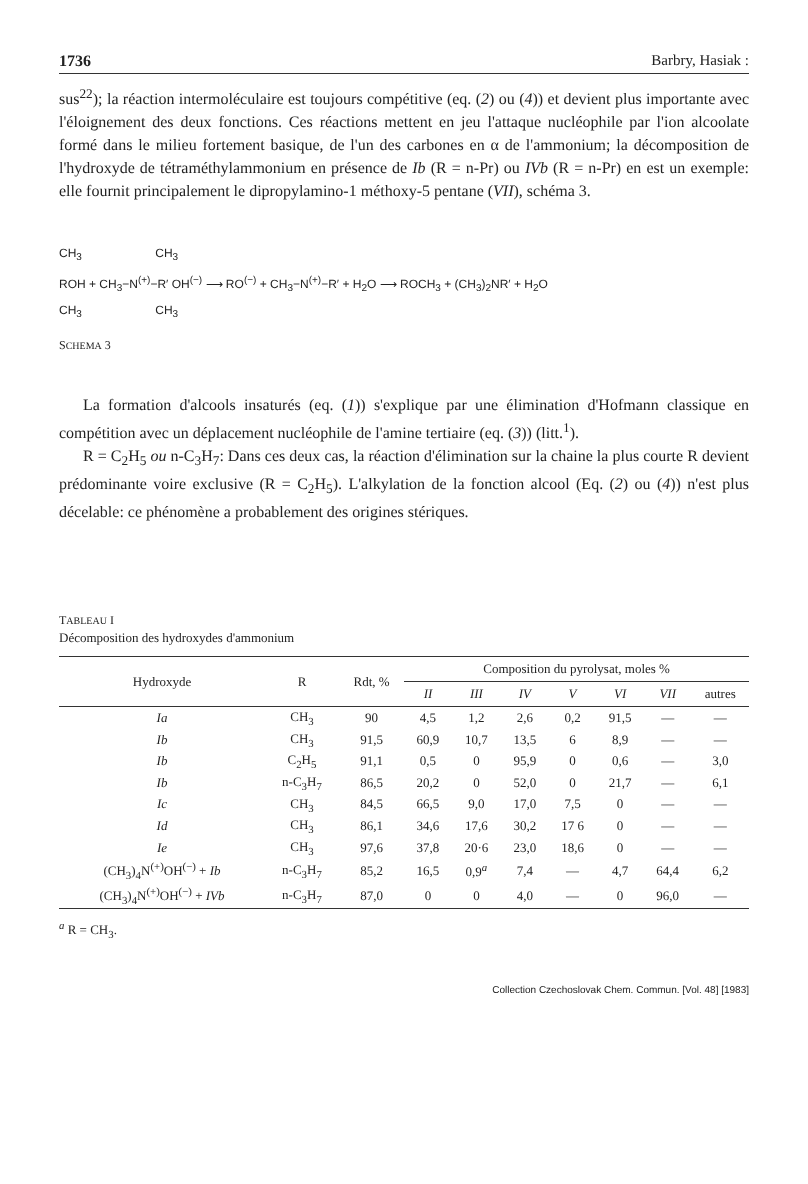1736 Barbry, Hasiak :
sus<sup>22</sup>); la réaction intermoléculaire est toujours compétitive (eq. (2) ou (4)) et devient plus importante avec l'éloignement des deux fonctions. Ces réactions mettent en jeu l'attaque nucléophile par l'ion alcoolate formé dans le milieu fortement basique, de l'un des carbones en α de l'ammonium; la décomposition de l'hydroxyde de tétraméthylammonium en présence de Ib (R = n-Pr) ou IVb (R = n-Pr) en est un exemple: elle fournit principalement le dipropylamino-1 méthoxy-5 pentane (VII), schéma 3.
CH<sub>3</sub> CH<sub>3</sub>
ROH + CH<sub>3</sub>−N<sup>(+)</sup>−R′ OH<sup>(−)</sup> ⟶ RO<sup>(−)</sup> + CH<sub>3</sub>−N<sup>(+)</sup>−R′ + H<sub>2</sub>O ⟶ ROCH<sub>3</sub> + (CH<sub>3</sub>)<sub>2</sub>NR′ + H<sub>2</sub>O
CH<sub>3</sub> CH<sub>3</sub>
SCHEMA 3
La formation d'alcools insaturés (eq. (1)) s'explique par une élimination d'Hofmann classique en compétition avec un déplacement nucléophile de l'amine tertiaire (eq. (3)) (litt.<sup>1</sup>).
R = C<sub>2</sub>H<sub>5</sub> ou n-C<sub>3</sub>H<sub>7</sub>: Dans ces deux cas, la réaction d'élimination sur la chaine la plus courte R devient prédominante voire exclusive (R = C<sub>2</sub>H<sub>5</sub>). L'alkylation de la fonction alcool (Eq. (2) ou (4)) n'est plus décelable: ce phénomène a probablement des origines stériques.
TABLEAU I
Décomposition des hydroxydes d'ammonium
| Hydroxyde | R | Rdt, % | Composition du pyrolysat, moles % | | | | | | |
| --- | --- | --- | --- | --- | --- | --- | --- | --- | --- |
| | | | II | III | IV | V | VI | VII | autres |
| Ia | CH<sub>3</sub> | 90 | 4,5 | 1,2 | 2,6 | 0,2 | 91,5 | — | — |
| Ib | CH<sub>3</sub> | 91,5 | 60,9 | 10,7 | 13,5 | 6 | 8,9 | — | — |
| Ib | C<sub>2</sub>H<sub>5</sub> | 91,1 | 0,5 | 0 | 95,9 | 0 | 0,6 | — | 3,0 |
| Ib | n-C<sub>3</sub>H<sub>7</sub> | 86,5 | 20,2 | 0 | 52,0 | 0 | 21,7 | — | 6,1 |
| Ic | CH<sub>3</sub> | 84,5 | 66,5 | 9,0 | 17,0 | 7,5 | 0 | — | — |
| Id | CH<sub>3</sub> | 86,1 | 34,6 | 17,6 | 30,2 | 17 6 | 0 | — | — |
| Ie | CH<sub>3</sub> | 97,6 | 37,8 | 20·6 | 23,0 | 18,6 | 0 | — | — |
| (CH<sub>3</sub>)<sub>4</sub>N<sup>(+)</sup>OH<sup>(−)</sup> + Ib | n-C<sub>3</sub>H<sub>7</sub> | 85,2 | 16,5 | 0,9<sup>a</sup> | 7,4 | — | 4,7 | 64,4 | 6,2 |
| (CH<sub>3</sub>)<sub>4</sub>N<sup>(+)</sup>OH<sup>(−)</sup> + IVb | n-C<sub>3</sub>H<sub>7</sub> | 87,0 | 0 | 0 | 4,0 | — | 0 | 96,0 | — |
<sup>a</sup> R = CH<sub>3</sub>.
Collection Czechoslovak Chem. Commun. [Vol. 48] [1983]